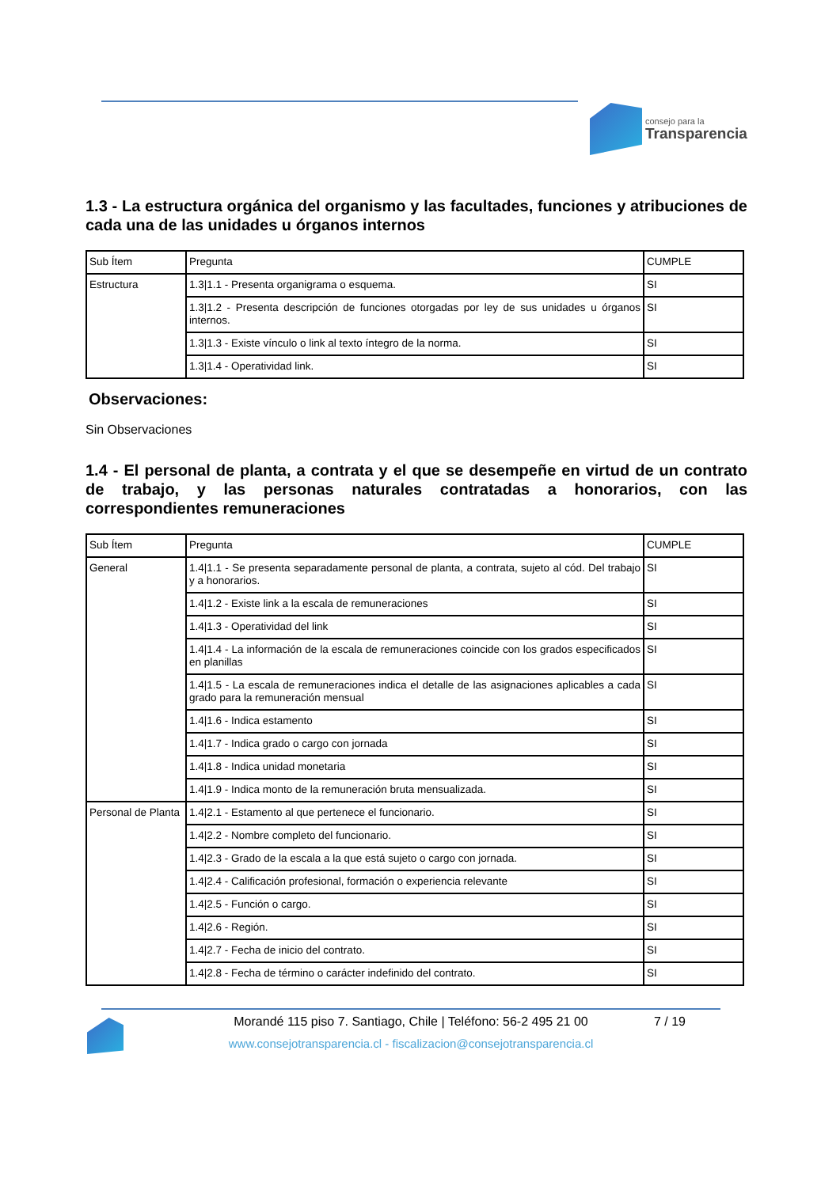consejo para la
Transparencia
1.3 - La estructura orgánica del organismo y las facultades, funciones y atribuciones de cada una de las unidades u órganos internos
| Sub Ítem | Pregunta | CUMPLE |
| Estructura | 1.3/1.1 - Presenta organigrama o esquema. | SI |
| | 1.3/1.2 - Presenta descripción de funciones otorgadas por ley de sus unidades u órganos internos. | SI |
| | 1.3/1.3 - Existe vínculo o link al texto íntegro de la norma. | SI |
| | 1.3/1.4 - Operatividad link. | SI |
Observaciones:
Sin Observaciones
1.4 - El personal de planta, a contrata y el que se desempeñe en virtud de un contrato de trabajo, y las personas naturales contratadas a honorarios, con las correspondientes remuneraciones
| Sub Ítem | Pregunta | CUMPLE |
| General | 1.4/1.1 - Se presenta separadamente personal de planta, a contrata, sujeto al cód. Del trabajo y a honorarios. | SI |
| | 1.4/1.2 - Existe link a la escala de remuneraciones | SI |
| | 1.4/1.3 - Operatividad del link | SI |
| | 1.4/1.4 - La información de la escala de remuneraciones coincide con los grados especificados en planillas | SI |
| | 1.4/1.5 - La escala de remuneraciones indica el detalle de las asignaciones aplicables a cada grado para la remuneración mensual | SI |
| | 1.4/1.6 - Indica estamento | SI |
| | 1.4/1.7 - Indica grado o cargo con jornada | SI |
| | 1.4/1.8 - Indica unidad monetaria | SI |
| | 1.4/1.9 - Indica monto de la remuneración bruta mensualizada. | SI |
| Personal de Planta | 1.4/2.1 - Estamento al que pertenece el funcionario. | SI |
| | 1.4/2.2 - Nombre completo del funcionario. | SI |
| | 1.4/2.3 - Grado de la escala a la que está sujeto o cargo con jornada. | SI |
| | 1.4/2.4 - Calificación profesional, formación o experiencia relevante | SI |
| | 1.4/2.5 - Función o cargo. | SI |
| | 1.4/2.6 - Región. | SI |
| | 1.4/2.7 - Fecha de inicio del contrato. | SI |
| | 1.4/2.8 - Fecha de término o carácter indefinido del contrato. | SI |
Morandé 115 piso 7. Santiago, Chile | Teléfono: 56-2 495 21 00
7 / 19
www.consejotransparencia.cl - fiscalizacion@consejotransparencia.cl